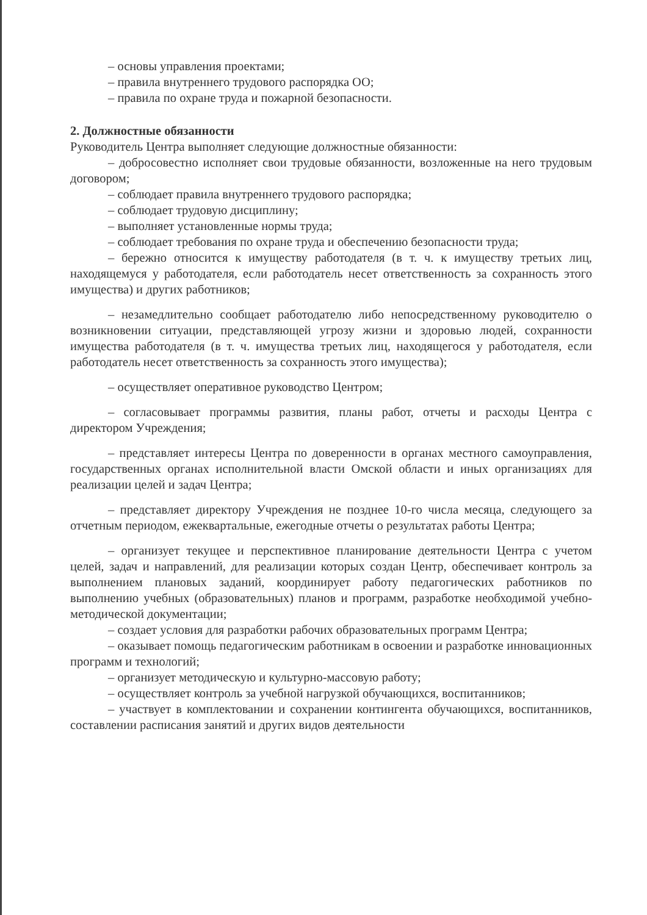– основы управления проектами;
– правила внутреннего трудового распорядка ОО;
– правила по охране труда и пожарной безопасности.
2. Должностные обязанности
Руководитель Центра выполняет следующие должностные обязанности:
– добросовестно исполняет свои трудовые обязанности, возложенные на него трудовым договором;
– соблюдает правила внутреннего трудового распорядка;
– соблюдает трудовую дисциплину;
– выполняет установленные нормы труда;
– соблюдает требования по охране труда и обеспечению безопасности труда;
– бережно относится к имуществу работодателя (в т. ч. к имуществу третьих лиц, находящемуся у работодателя, если работодатель несет ответственность за сохранность этого имущества) и других работников;
– незамедлительно сообщает работодателю либо непосредственному руководителю о возникновении ситуации, представляющей угрозу жизни и здоровью людей, сохранности имущества работодателя (в т. ч. имущества третьих лиц, находящегося у работодателя, если работодатель несет ответственность за сохранность этого имущества);
– осуществляет оперативное руководство Центром;
– согласовывает программы развития, планы работ, отчеты и расходы Центра с директором Учреждения;
– представляет интересы Центра по доверенности в органах местного самоуправления, государственных органах исполнительной власти Омской области и иных организациях для реализации целей и задач Центра;
– представляет директору Учреждения не позднее 10-го числа месяца, следующего за отчетным периодом, ежеквартальные, ежегодные отчеты о результатах работы Центра;
– организует текущее и перспективное планирование деятельности Центра с учетом целей, задач и направлений, для реализации которых создан Центр, обеспечивает контроль за выполнением плановых заданий, координирует работу педагогических работников по выполнению учебных (образовательных) планов и программ, разработке необходимой учебно-методической документации;
– создает условия для разработки рабочих образовательных программ Центра;
– оказывает помощь педагогическим работникам в освоении и разработке инновационных программ и технологий;
– организует методическую и культурно-массовую работу;
– осуществляет контроль за учебной нагрузкой обучающихся, воспитанников;
– участвует в комплектовании и сохранении контингента обучающихся, воспитанников, составлении расписания занятий и других видов деятельности